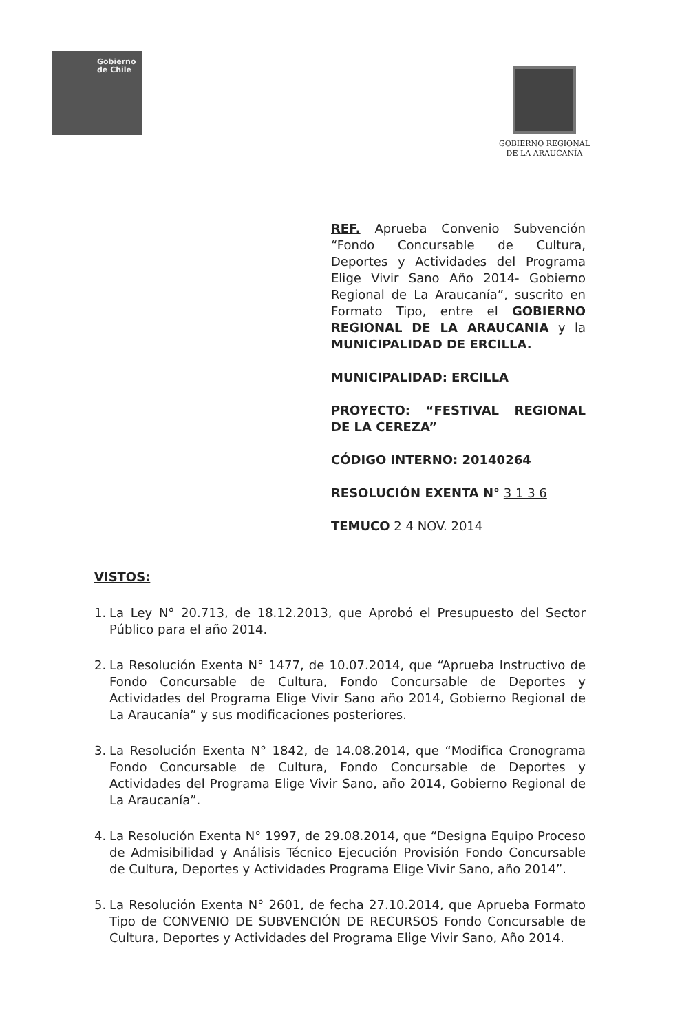Gobierno
de Chile
GOBIERNO REGIONAL
DE LA ARAUCANÍA
REF. Aprueba Convenio Subvención “Fondo Concursable de Cultura, Deportes y Actividades del Programa Elige Vivir Sano Año 2014- Gobierno Regional de La Araucanía”, suscrito en Formato Tipo, entre el GOBIERNO REGIONAL DE LA ARAUCANIA y la MUNICIPALIDAD DE ERCILLA.
MUNICIPALIDAD: ERCILLA
PROYECTO: “FESTIVAL REGIONAL DE LA CEREZA”
CÓDIGO INTERNO: 20140264
RESOLUCIÓN EXENTA N° 3 1 3 6
TEMUCO 2 4 NOV. 2014
VISTOS:
1. La Ley N° 20.713, de 18.12.2013, que Aprobó el Presupuesto del Sector Público para el año 2014.
2. La Resolución Exenta N° 1477, de 10.07.2014, que “Aprueba Instructivo de Fondo Concursable de Cultura, Fondo Concursable de Deportes y Actividades del Programa Elige Vivir Sano año 2014, Gobierno Regional de La Araucanía” y sus modificaciones posteriores.
3. La Resolución Exenta N° 1842, de 14.08.2014, que “Modifica Cronograma Fondo Concursable de Cultura, Fondo Concursable de Deportes y Actividades del Programa Elige Vivir Sano, año 2014, Gobierno Regional de La Araucanía”.
4. La Resolución Exenta N° 1997, de 29.08.2014, que “Designa Equipo Proceso de Admisibilidad y Análisis Técnico Ejecución Provisión Fondo Concursable de Cultura, Deportes y Actividades Programa Elige Vivir Sano, año 2014”.
5. La Resolución Exenta N° 2601, de fecha 27.10.2014, que Aprueba Formato Tipo de CONVENIO DE SUBVENCIÓN DE RECURSOS Fondo Concursable de Cultura, Deportes y Actividades del Programa Elige Vivir Sano, Año 2014.